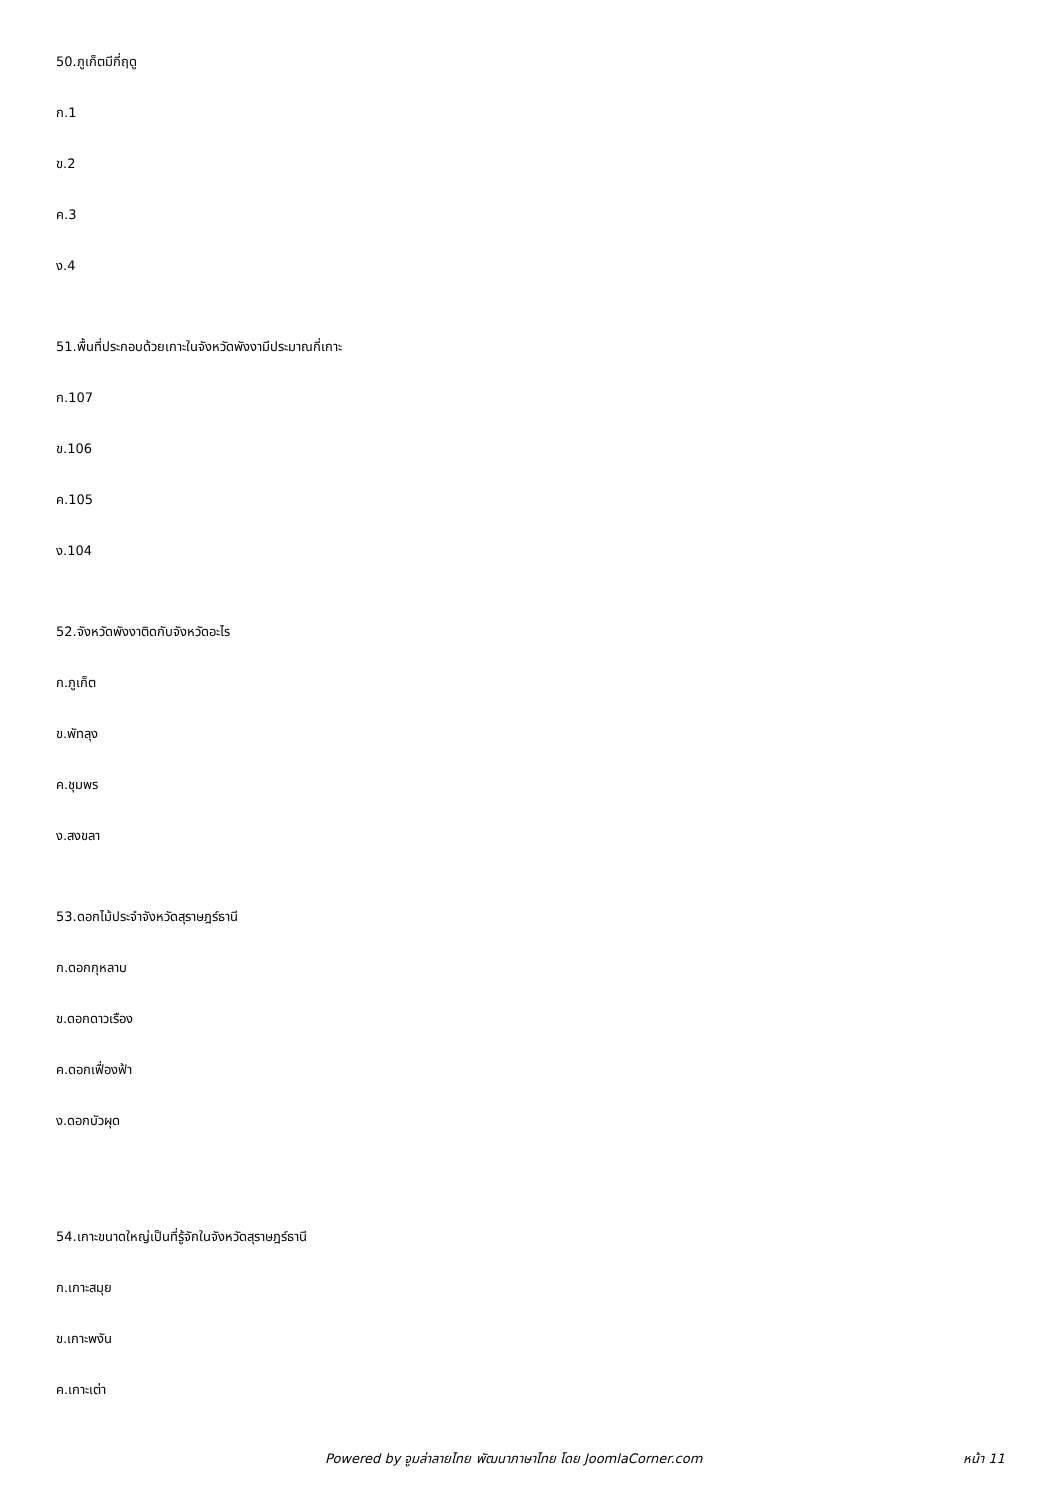50.ภูเก็ตมีกี่ฤดู
ก.1
ข.2
ค.3
ง.4
51.พื้นที่ประกอบด้วยเกาะในจังหวัดพังงามีประมาณกี่เกาะ
ก.107
ข.106
ค.105
ง.104
52.จังหวัดพังงาติดกับจังหวัดอะไร
ก.ภูเก็ต
ข.พัทลุง
ค.ชุมพร
ง.สงขลา
53.ดอกไม้ประจำจังหวัดสุราษฎร์ธานี
ก.ดอกกุหลาบ
ข.ดอกดาวเรือง
ค.ดอกเฟื่องฟ้า
ง.ดอกบัวผุด
54.เกาะขนาดใหญ่เป็นที่รู้จักในจังหวัดสุราษฎร์ธานี
ก.เกาะสมุย
ข.เกาะพงัน
ค.เกาะเต่า
Powered by จูมล่าลายไทย พัฒนาภาษาไทย โดย JoomlaCorner.com หน้า 11